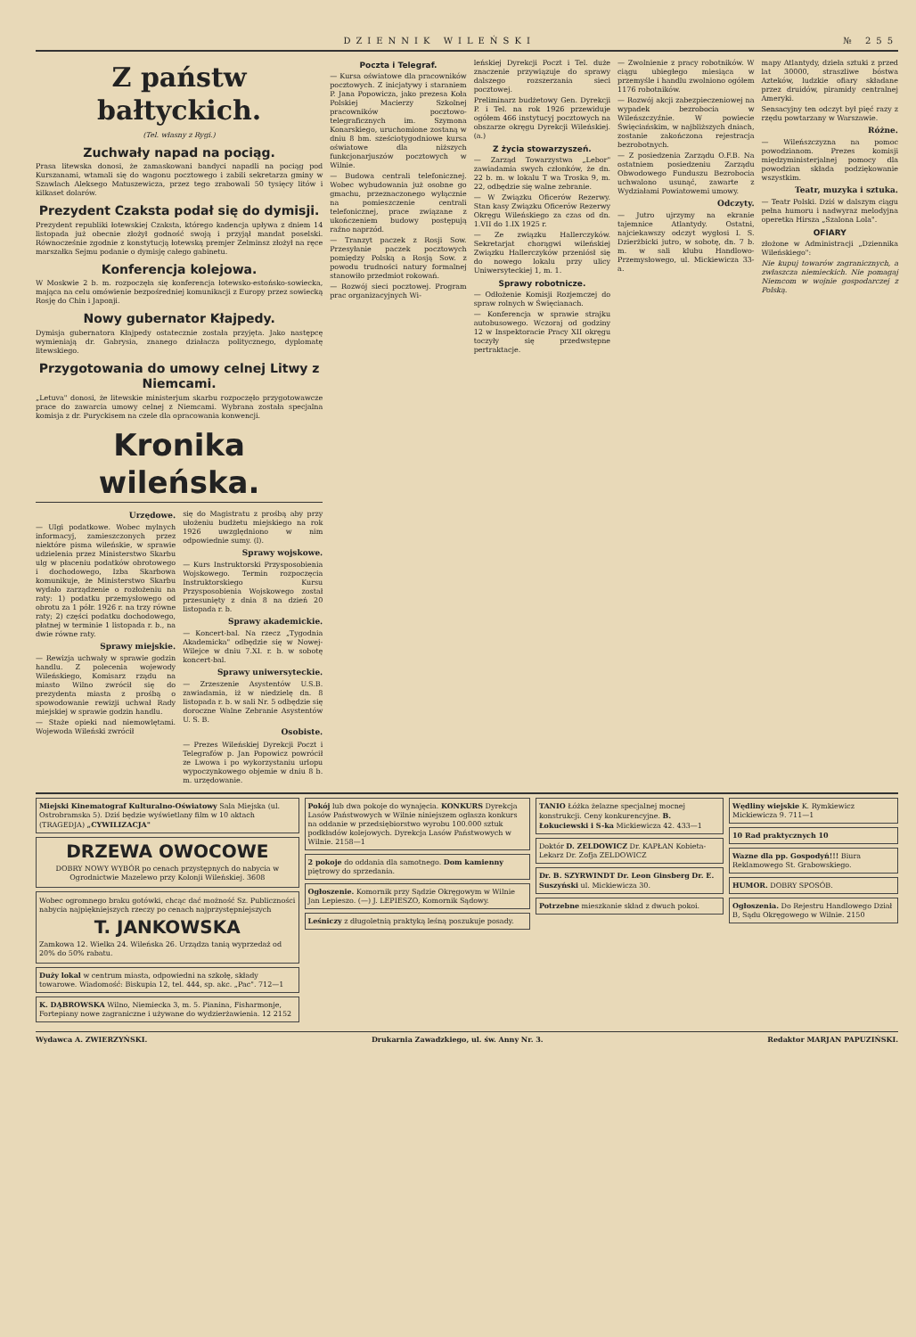DZIENNIK WILEŃSKI № 255
Z państw bałtyckich.
(Tel. własny z Rygi.)
Zuchwały napad na pociąg.
Prasa litewska donosi, że zamaskowani bandyci napadli na pociąg pod Kurszanami, wtamali się do wagonu pocztowego i zabili sekretarza gminy w Szawlach Aleksego Matuszewicza, przez tego zrabowali 50 tysięcy litów i kilkaset dolarów.
Prezydent Czaksta podał się do dymisji.
Prezydent republiki łotewskiej Czaksta, którego kadencja upływa z dniem 14 listopada już obecnie złożył godność swoją i przyjął mandat poselski. Równocześnie zgodnie z konstytucją łotewską premjer Zelminsz złożył na ręce marszałka Sejmu podanie o dymisję całego gabinetu.
Konferencja kolejowa.
W Moskwie 2 b. m. rozpoczęła się konferencja łotewsko-estońsko-sowiecka, mająca na celu omówienie bezpośredniej komunikacji z Europy przez sowiecką Rosję do Chin i Japonji.
Nowy gubernator Kłajpedy.
Dymisja gubernatora Kłajpedy ostatecznie została przyjęta. Jako następcę wymieniają dr. Gabrysia, znanego działacza politycznego, dyplomatę litewskiego.
Przygotowania do umowy celnej Litwy z Niemcami.
„Letuva" donosi, że litewskie ministerjum skarbu rozpoczęło przygotowawcze prace do zawarcia umowy celnej z Niemcami. Wybrana została specjalna komisja z dr. Puryckisem na czele dla opracowania konwencji.
Kronika wileńska.
Urzędowe.
— Ulgi podatkowe. Wobec mylnych informacyj, zamieszczonych przez niektóre pisma wileńskie, w sprawie udzielenia przez Ministerstwo Skarbu ulg w płaceniu podatków obrotowego i dochodowego, Izba Skarbowa komunikuje, że Ministerstwo Skarbu wydało zarządzenie o rozłożeniu na raty: 1) podatku przemysłowego od obrotu za 1 półr. 1926 r. na trzy równe raty; 2) części podatku dochodowego, płatnej w terminie 1 listopada r. b., na dwie równe raty.
Sprawy miejskie.
— Rewizja uchwały w sprawie godzin handlu. Z polecenia wojewody Wileńskiego, Komisarz rządu na miasto Wilno zwrócił się do prezydenta miasta z prośbą o spowodowanie rewizji uchwał Rady miejskiej w sprawie godzin handlu.
— Staże opieki nad niemowlętami. Wojewoda Wileński zwrócił
się do Magistratu z prośbą aby przy ułożeniu budżetu miejskiego na rok 1926 uwzględniono w nim odpowiednie sumy. (l).
Sprawy wojskowe.
— Kurs Instruktorski Przysposobienia Wojskowego. Termin rozpoczęcia Instruktorskiego Kursu Przysposobienia Wojskowego został przesunięty z dnia 8 na dzień 20 listopada r. b.
Sprawy akademickie.
— Koncert-bal. Na rzecz „Tygodnia Akademicka" odbędzie się w Nowej-Wilejce w dniu 7.XI. r. b. w sobotę koncert-bal.
Sprawy uniwersyteckie.
— Zrzeszenie Asystentów U.S.B. zawiadamia, iż w niedzielę dn. 8 listopada r. b. w sali Nr. 5 odbędzie się doroczne Walne Zebranie Asystentów U. S. B.
Osobiste.
— Prezes Wileńskiej Dyrekcji Poczt i Telegrafów p. Jan Popowicz powrócił ze Lwowa i po wykorzystaniu urlopu wypoczynkowego objemie w dniu 8 b. m. urzędowanie.
Poczta i Telegraf.
— Kursa oświatowe dla pracowników pocztowych. Z inicjatywy i staraniem P. Jana Popowicza, jako prezesa Koła Polskiej Macierzy Szkolnej pracowników pocztowo-telegraficznych im. Szymona Konarskiego, uruchomione zostaną w dniu 8 bm. sześciotygodniowe kursa oświatowe dla niższych funkcjonarjuszów pocztowych w Wilnie.
— Budowa centrali telefonicznej. Wobec wybudowania już osobne go gmachu, przeznaczonego wyłącznie na pomieszczenie centrali telefonicznej, prace związane z ukończeniem budowy postępują raźno naprzód.
— Tranzyt paczek z Rosji Sow. Przesyłanie paczek pocztowych pomiędzy Polską a Rosją Sow. z powodu trudności natury formalnej stanowiło przedmiot rokowań.
— Rozwój sieci pocztowej. Program prac organizacyjnych Wi-
leńskiej Dyrekcji Poczt i Tel. duże znaczenie przywiązuje do sprawy dalszego rozszerzania sieci pocztowej.
Preliminarz budżetowy Gen. Dyrekcji P. i Tel. na rok 1926 przewiduje ogółem 466 instytucyj pocztowych na obszarze okręgu Dyrekcji Wileńskiej. (a.)
Z życia stowarzyszeń.
— Zarząd Towarzystwa „Lebor" zawiadamia swych członków, że dn. 22 b. m. w lokalu T wa Troska 9, m. 22, odbędzie się walne zebranie.
— W Związku Oficerów Rezerwy. Stan kasy Związku Oficerów Rezerwy Okręgu Wileńskiego za czas od dn. 1.VII do 1.IX 1925 r.
— Ze związku Hallerczyków. Sekretarjat chorągwi wileńskiej Związku Hallerczyków przeniósł się do nowego lokalu przy ulicy Uniwersyteckiej 1, m. 1.
Sprawy robotnicze.
— Odłożenie Komisji Rozjemczej do spraw rolnych w Święcianach.
— Konferencja w sprawie strajku autobusowego. Wczoraj od godziny 12 w Inspektoracie Pracy XII okręgu toczyły się przedwstępne pertraktacje.
— Zwolnienie z pracy robotników. W ciągu ubiegłego miesiąca w przemyśle i handlu zwolniono ogółem 1176 robotników.
— Rozwój akcji zabezpieczeniowej na wypadek bezrobocia w Wileńszczyźnie. W powiecie Święciańskim, w najbliższych dniach, zostanie zakończona rejestracja bezrobotnych.
— Z posiedzenia Zarządu O.F.B. Na ostatniem posiedzeniu Zarządu Obwodowego Funduszu Bezrobocia uchwalono usunąć, zawarte z Wydziałami Powiatowemi umowy.
Odczyty.
— Jutro ujrzymy na ekranie tajemnice Atlantydy. Ostatni, najciekawszy odczyt wygłosi I. S. Dzierżbicki jutro, w sobotę, dn. 7 b. m. w sali klubu Handlowo-Przemysłowego, ul. Mickiewicza 33-a.
mapy Atlantydy, dzieła sztuki z przed lat 30000, straszliwe bóstwa Azteków, ludzkie ofiary składane przez druidów, piramidy centralnej Ameryki.
Sensacyjny ten odczyt był pięć razy z rzędu powtarzany w Warszawie.
Różne.
— Wileńszczyzna na pomoc powodzianom. Prezes komisji międzyministerjalnej pomocy dla powodzian składa podziękowanie wszystkim.
Teatr, muzyka i sztuka.
— Teatr Polski. Dziś w dalszym ciągu pełna humoru i nadwyraz melodyjna operetka Hirsza „Szalona Lola".
OFIARY
złożone w Administracji „Dziennika Wileńskiego":
Nie kupuj towarów zagranicznych, a zwłaszcza niemieckich. Nie pomagaj Niemcom w wojnie gospodarczej z Polską.
Miejski Kinematograf Kulturalno-Oświatowy Sala Miejska (ul. Ostrobramska 5). Dziś będzie wyświetlany film w 10 aktach (TRAGEDJA) „CYWILIZACJA"
DRZEWA OWOCOWE
DOBRY NOWY WYBÓR po cenach przystępnych do nabycia w Ogrodnictwie Mazelewo przy Kolonji Wileńskiej. 3608
Wobec ogromnego braku gotówki, chcąc dać możność Sz. Publiczności nabycia najpiękniejszych rzeczy po cenach najprzystępniejszych
T. JANKOWSKA
Zamkowa 12. Wielka 24. Wileńska 26. Urządza tanią wyprzedaż od 20% do 50% rabatu.
Duży lokal w centrum miasta, odpowiedni na szkołę, składy towarowe. Wiadomość: Biskupia 12, tel. 444, sp. akc. „Pac". 712—1
K. DĄBROWSKA Wilno, Niemiecka 3, m. 5. Pianina, Fisharmonje, Fortepiany nowe zagraniczne i używane do wydzierżawienia. 12 2152
Pokój lub dwa pokoje do wynajęcia. KONKURS Dyrekcja Lasów Państwowych w Wilnie niniejszem ogłasza konkurs na oddanie w przedsiębiorstwo wyrobu 100.000 sztuk podkładów kolejowych. Dyrekcja Lasów Państwowych w Wilnie. 2158—1
2 pokoje do oddania dla samotnego. Dom kamienny piętrowy do sprzedania.
Ogłoszenie. Komornik przy Sądzie Okręgowym w Wilnie Jan Lepieszo. (—) J. LEPIESZO, Komornik Sądowy.
Leśniczy z długoletnią praktyką leśną poszukuje posady.
TANIO Łóżka żelazne specjalnej mocnej konstrukcji. Ceny konkurencyjne. B. Łokuciewski i S-ka Mickiewicza 42. 433—1
Doktór D. ZELDOWICZ Dr. KAPŁAN Kobieta-Lekarz Dr. Zofja ZELDOWICZ
Dr. B. SZYRWINDT Dr. Leon Ginsberg Dr. E. Suszyński ul. Mickiewicza 30.
Potrzebne mieszkanie skład z dwuch pokoi.
Wędliny wiejskie K. Rymkiewicz Mickiewicza 9. 711—1
10 Rad praktycznych 10
Wazne dla pp. Gospodyń!!! Biura Reklamowego St. Grabowskiego.
HUMOR. DOBRY SPOSÓB.
Ogłoszenia. Do Rejestru Handlowego Dział B, Sądu Okręgowego w Wilnie. 2150
Wydawca A. ZWIERZYŃSKI. Drukarnia Zawadzkiego, ul. św. Anny Nr. 3. Redaktor MARJAN PAPUZIŃSKI.